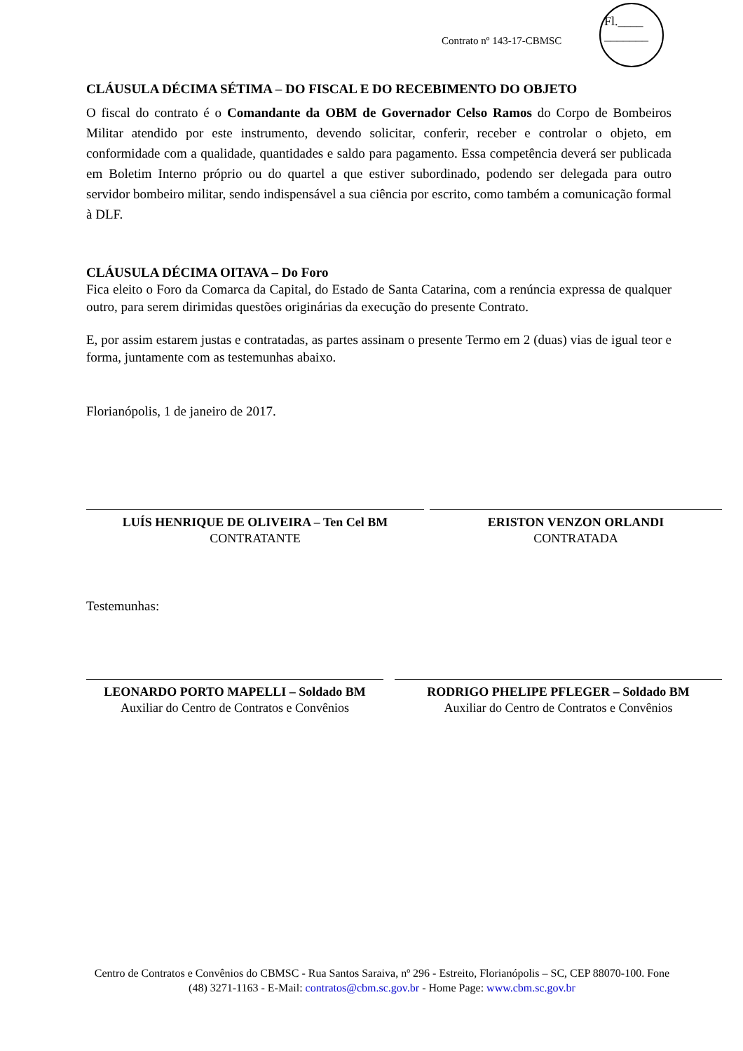Fl.____
_______
Contrato nº 143-17-CBMSC
CLÁUSULA DÉCIMA SÉTIMA – DO FISCAL E DO RECEBIMENTO DO OBJETO
O fiscal do contrato é o Comandante da OBM de Governador Celso Ramos do Corpo de Bombeiros Militar atendido por este instrumento, devendo solicitar, conferir, receber e controlar o objeto, em conformidade com a qualidade, quantidades e saldo para pagamento. Essa competência deverá ser publicada em Boletim Interno próprio ou do quartel a que estiver subordinado, podendo ser delegada para outro servidor bombeiro militar, sendo indispensável a sua ciência por escrito, como também a comunicação formal à DLF.
CLÁUSULA DÉCIMA OITAVA – Do Foro
Fica eleito o Foro da Comarca da Capital, do Estado de Santa Catarina, com a renúncia expressa de qualquer outro, para serem dirimidas questões originárias da execução do presente Contrato.
E, por assim estarem justas e contratadas, as partes assinam o presente Termo em 2 (duas) vias de igual teor e forma, juntamente com as testemunhas abaixo.
Florianópolis, 1 de janeiro de 2017.
LUÍS HENRIQUE DE OLIVEIRA – Ten Cel BM
CONTRATANTE
ERISTON VENZON ORLANDI
CONTRATADA
Testemunhas:
LEONARDO PORTO MAPELLI – Soldado BM
Auxiliar do Centro de Contratos e Convênios
RODRIGO PHELIPE PFLEGER – Soldado BM
Auxiliar do Centro de Contratos e Convênios
Centro de Contratos e Convênios do CBMSC - Rua Santos Saraiva, nº 296 - Estreito, Florianópolis – SC, CEP 88070-100. Fone (48) 3271-1163 - E-Mail: contratos@cbm.sc.gov.br - Home Page: www.cbm.sc.gov.br